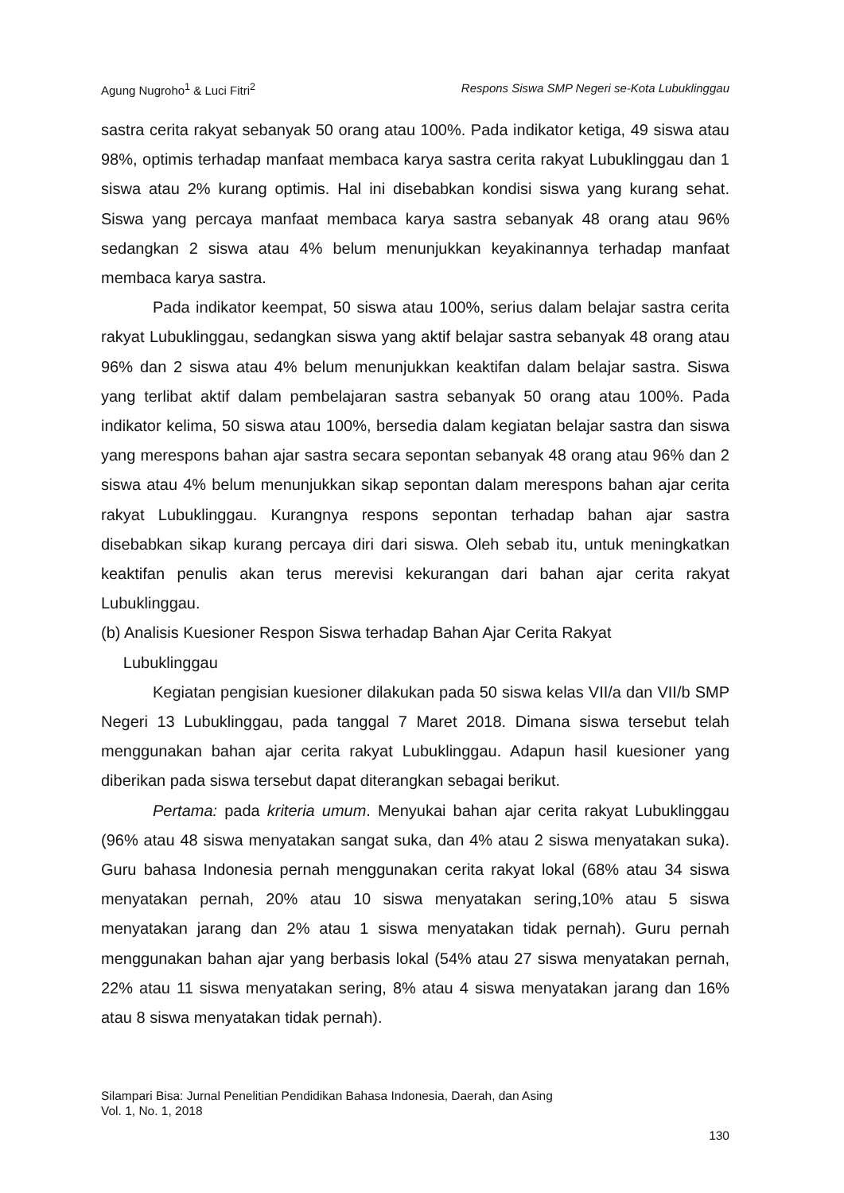Agung Nugroho<sup>1</sup> & Luci Fitri<sup>2</sup> Respons Siswa SMP Negeri se-Kota Lubuklinggau
sastra cerita rakyat sebanyak 50 orang atau 100%. Pada indikator ketiga, 49 siswa atau 98%, optimis terhadap manfaat membaca karya sastra cerita rakyat Lubuklinggau dan 1 siswa atau 2% kurang optimis. Hal ini disebabkan kondisi siswa yang kurang sehat. Siswa yang percaya manfaat membaca karya sastra sebanyak 48 orang atau 96% sedangkan 2 siswa atau 4% belum menunjukkan keyakinannya terhadap manfaat membaca karya sastra.
Pada indikator keempat, 50 siswa atau 100%, serius dalam belajar sastra cerita rakyat Lubuklinggau, sedangkan siswa yang aktif belajar sastra sebanyak 48 orang atau 96% dan 2 siswa atau 4% belum menunjukkan keaktifan dalam belajar sastra. Siswa yang terlibat aktif dalam pembelajaran sastra sebanyak 50 orang atau 100%. Pada indikator kelima, 50 siswa atau 100%, bersedia dalam kegiatan belajar sastra dan siswa yang merespons bahan ajar sastra secara sepontan sebanyak 48 orang atau 96% dan 2 siswa atau 4% belum menunjukkan sikap sepontan dalam merespons bahan ajar cerita rakyat Lubuklinggau. Kurangnya respons sepontan terhadap bahan ajar sastra disebabkan sikap kurang percaya diri dari siswa. Oleh sebab itu, untuk meningkatkan keaktifan penulis akan terus merevisi kekurangan dari bahan ajar cerita rakyat Lubuklinggau.
(b) Analisis Kuesioner Respon Siswa terhadap Bahan Ajar Cerita Rakyat
Lubuklinggau
Kegiatan pengisian kuesioner dilakukan pada 50 siswa kelas VII/a dan VII/b SMP Negeri 13 Lubuklinggau, pada tanggal 7 Maret 2018. Dimana siswa tersebut telah menggunakan bahan ajar cerita rakyat Lubuklinggau. Adapun hasil kuesioner yang diberikan pada siswa tersebut dapat diterangkan sebagai berikut.
Pertama: pada kriteria umum. Menyukai bahan ajar cerita rakyat Lubuklinggau (96% atau 48 siswa menyatakan sangat suka, dan 4% atau 2 siswa menyatakan suka). Guru bahasa Indonesia pernah menggunakan cerita rakyat lokal (68% atau 34 siswa menyatakan pernah, 20% atau 10 siswa menyatakan sering,10% atau 5 siswa menyatakan jarang dan 2% atau 1 siswa menyatakan tidak pernah). Guru pernah menggunakan bahan ajar yang berbasis lokal (54% atau 27 siswa menyatakan pernah, 22% atau 11 siswa menyatakan sering, 8% atau 4 siswa menyatakan jarang dan 16% atau 8 siswa menyatakan tidak pernah).
Silampari Bisa: Jurnal Penelitian Pendidikan Bahasa Indonesia, Daerah, dan Asing
Vol. 1, No. 1, 2018
130